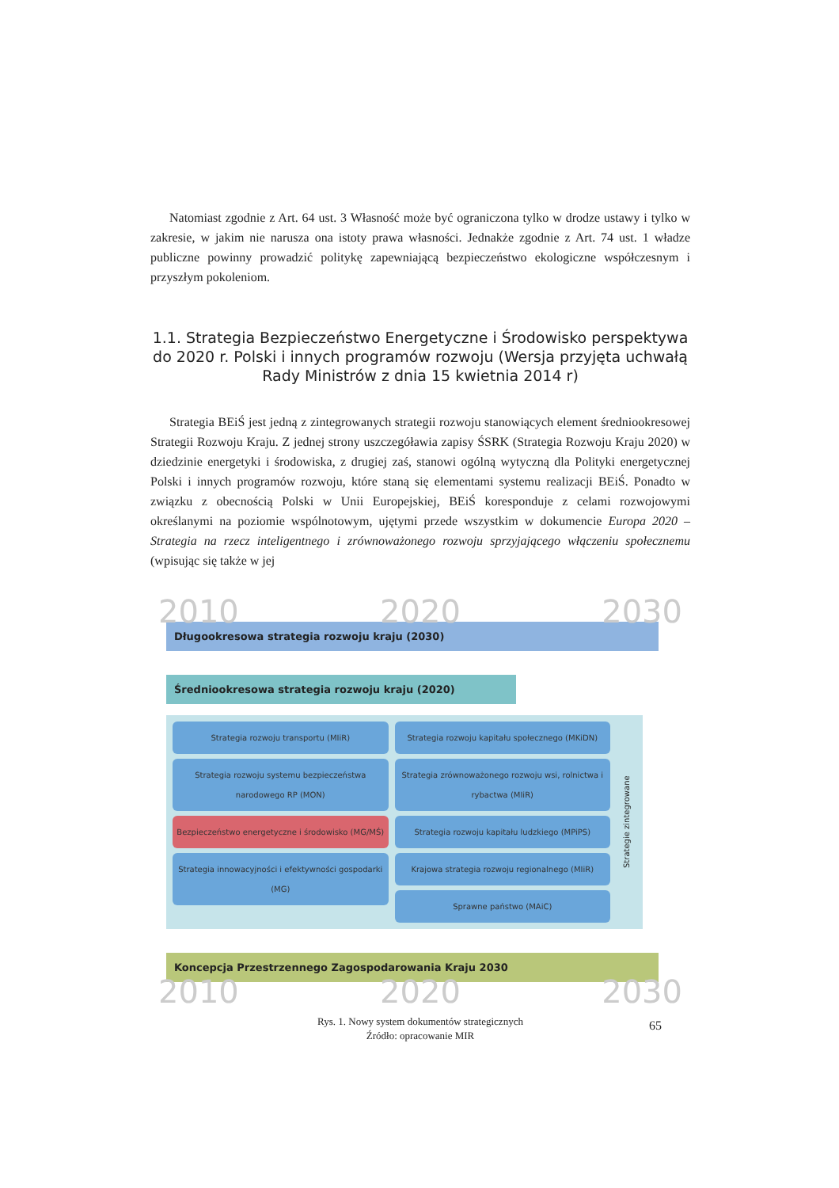Natomiast zgodnie z Art. 64 ust. 3 Własność może być ograniczona tylko w drodze ustawy i tylko w zakresie, w jakim nie narusza ona istoty prawa własności. Jednakże zgodnie z Art. 74 ust. 1 władze publiczne powinny prowadzić politykę zapewniającą bezpieczeństwo ekologiczne współczesnym i przyszłym pokoleniom.
1.1. Strategia Bezpieczeństwo Energetyczne i Środowisko perspektywa do 2020 r. Polski i innych programów rozwoju (Wersja przyjęta uchwałą Rady Ministrów z dnia 15 kwietnia 2014 r)
Strategia BEiŚ jest jedną z zintegrowanych strategii rozwoju stanowiących element średniookresowej Strategii Rozwoju Kraju. Z jednej strony uszczegóławia zapisy ŚSRK (Strategia Rozwoju Kraju 2020) w dziedzinie energetyki i środowiska, z drugiej zaś, stanowi ogólną wytyczną dla Polityki energetycznej Polski i innych programów rozwoju, które staną się elementami systemu realizacji BEiŚ. Ponadto w związku z obecnością Polski w Unii Europejskiej, BEiŚ koresponduje z celami rozwojowymi określanymi na poziomie wspólnotowym, ujętymi przede wszystkim w dokumencie Europa 2020 – Strategia na rzecz inteligentnego i zrównoważonego rozwoju sprzyjającego włączeniu społecznemu (wpisując się także w jej
2010 2020 2030
Długookresowa strategia rozwoju kraju (2030)
Średniookresowa strategia rozwoju kraju (2020)
Strategia rozwoju transportu (MIiR)
Strategia rozwoju systemu bezpieczeństwa narodowego RP (MON)
Bezpieczeństwo energetyczne i środowisko (MG/MŚ)
Strategia innowacyjności i efektywności gospodarki (MG)
Strategia rozwoju kapitału społecznego (MKiDN)
Strategia zrównoważonego rozwoju wsi, rolnictwa i rybactwa (MIiR)
Strategia rozwoju kapitału ludzkiego (MPiPS)
Krajowa strategia rozwoju regionalnego (MIiR)
Sprawne państwo (MAiC)
Strategie zintegrowane
Koncepcja Przestrzennego Zagospodarowania Kraju 2030
2010 2020 2030
Rys. 1. Nowy system dokumentów strategicznych
Źródło: opracowanie MIR
65